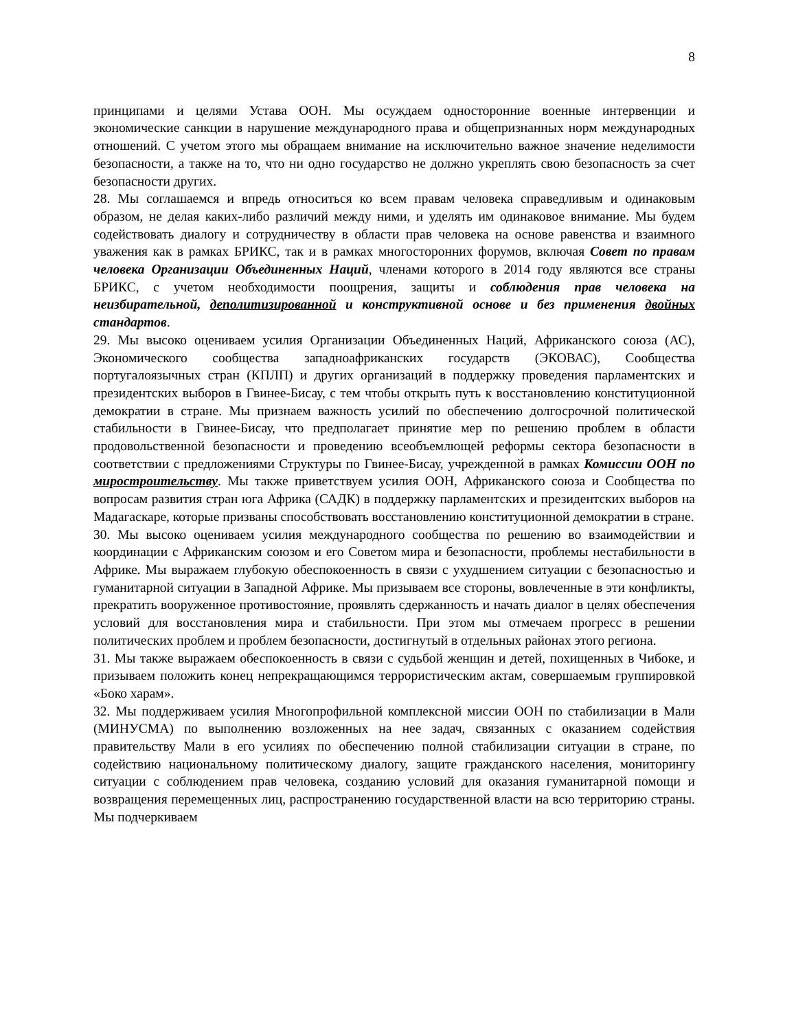8
принципами и целями Устава ООН. Мы осуждаем односторонние военные интервенции и экономические санкции в нарушение международного права и общепризнанных норм международных отношений. С учетом этого мы обращаем внимание на исключительно важное значение неделимости безопасности, а также на то, что ни одно государство не должно укреплять свою безопасность за счет безопасности других.
28. Мы соглашаемся и впредь относиться ко всем правам человека справедливым и одинаковым образом, не делая каких-либо различий между ними, и уделять им одинаковое внимание. Мы будем содействовать диалогу и сотрудничеству в области прав человека на основе равенства и взаимного уважения как в рамках БРИКС, так и в рамках многосторонних форумов, включая Совет по правам человека Организации Объединенных Наций, членами которого в 2014 году являются все страны БРИКС, с учетом необходимости поощрения, защиты и соблюдения прав человека на неизбирательной, деполитизированной и конструктивной основе и без применения двойных стандартов.
29. Мы высоко оцениваем усилия Организации Объединенных Наций, Африканского союза (АС), Экономического сообщества западноафриканских государств (ЭКОВАС), Сообщества португалоязычных стран (КПЛП) и других организаций в поддержку проведения парламентских и президентских выборов в Гвинее-Бисау, с тем чтобы открыть путь к восстановлению конституционной демократии в стране. Мы признаем важность усилий по обеспечению долгосрочной политической стабильности в Гвинее-Бисау, что предполагает принятие мер по решению проблем в области продовольственной безопасности и проведению всеобъемлющей реформы сектора безопасности в соответствии с предложениями Структуры по Гвинее-Бисау, учрежденной в рамках Комиссии ООН по миростроительству. Мы также приветствуем усилия ООН, Африканского союза и Сообщества по вопросам развития стран юга Африка (САДК) в поддержку парламентских и президентских выборов на Мадагаскаре, которые призваны способствовать восстановлению конституционной демократии в стране.
30. Мы высоко оцениваем усилия международного сообщества по решению во взаимодействии и координации с Африканским союзом и его Советом мира и безопасности, проблемы нестабильности в Африке. Мы выражаем глубокую обеспокоенность в связи с ухудшением ситуации с безопасностью и гуманитарной ситуации в Западной Африке. Мы призываем все стороны, вовлеченные в эти конфликты, прекратить вооруженное противостояние, проявлять сдержанность и начать диалог в целях обеспечения условий для восстановления мира и стабильности. При этом мы отмечаем прогресс в решении политических проблем и проблем безопасности, достигнутый в отдельных районах этого региона.
31. Мы также выражаем обеспокоенность в связи с судьбой женщин и детей, похищенных в Чибоке, и призываем положить конец непрекращающимся террористическим актам, совершаемым группировкой «Боко харам».
32. Мы поддерживаем усилия Многопрофильной комплексной миссии ООН по стабилизации в Мали (МИНУСМА) по выполнению возложенных на нее задач, связанных с оказанием содействия правительству Мали в его усилиях по обеспечению полной стабилизации ситуации в стране, по содействию национальному политическому диалогу, защите гражданского населения, мониторингу ситуации с соблюдением прав человека, созданию условий для оказания гуманитарной помощи и возвращения перемещенных лиц, распространению государственной власти на всю территорию страны. Мы подчеркиваем